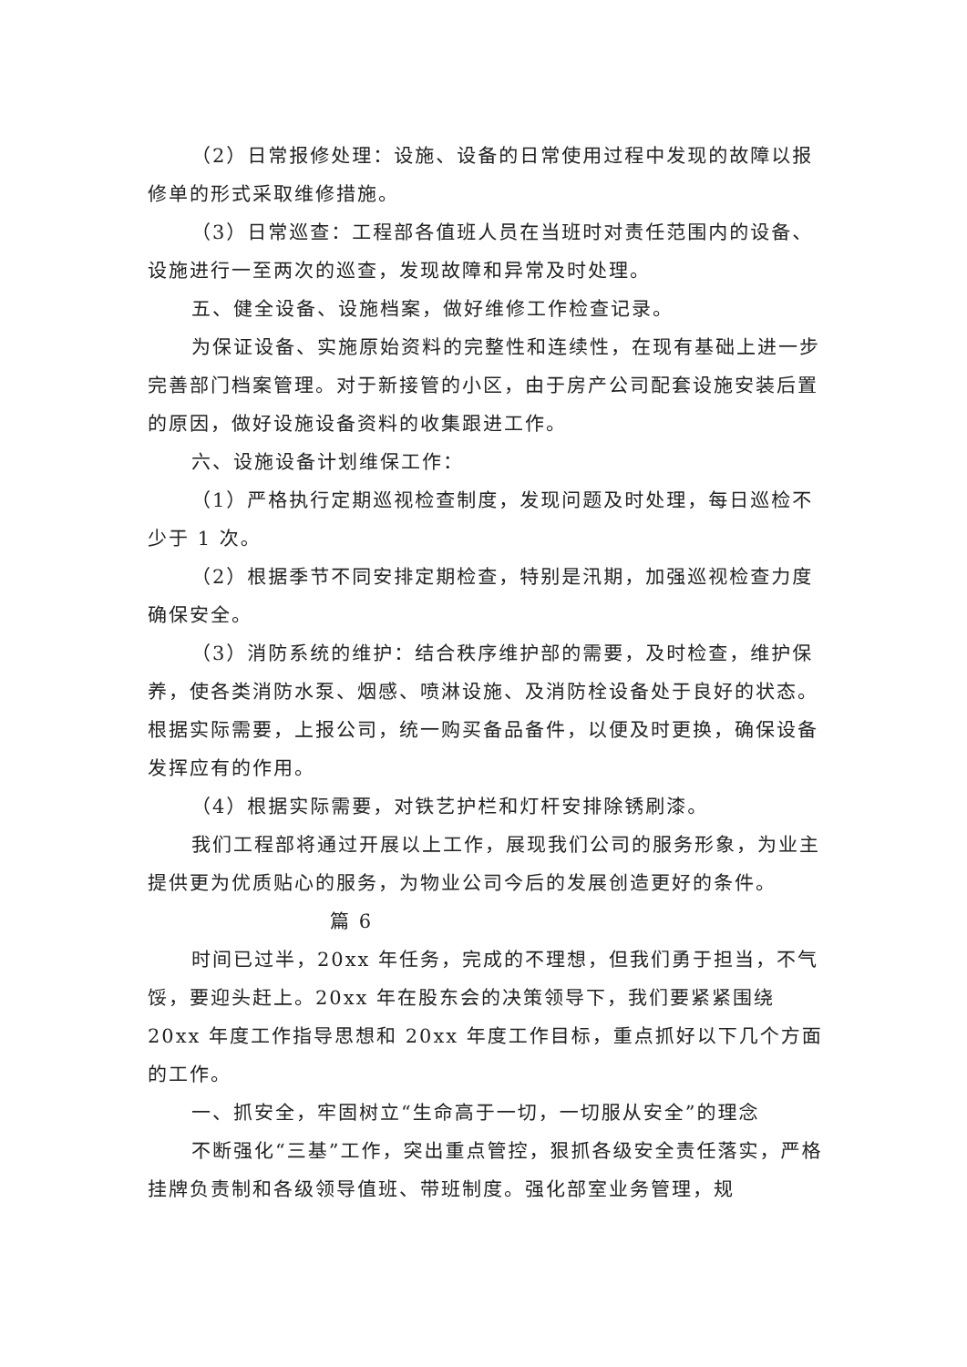（2）日常报修处理：设施、设备的日常使用过程中发现的故障以报修单的形式采取维修措施。
（3）日常巡查：工程部各值班人员在当班时对责任范围内的设备、设施进行一至两次的巡查，发现故障和异常及时处理。
五、健全设备、设施档案，做好维修工作检查记录。
为保证设备、实施原始资料的完整性和连续性，在现有基础上进一步完善部门档案管理。对于新接管的小区，由于房产公司配套设施安装后置的原因，做好设施设备资料的收集跟进工作。
六、设施设备计划维保工作：
（1）严格执行定期巡视检查制度，发现问题及时处理，每日巡检不少于 1 次。
（2）根据季节不同安排定期检查，特别是汛期，加强巡视检查力度确保安全。
（3）消防系统的维护：结合秩序维护部的需要，及时检查，维护保养，使各类消防水泵、烟感、喷淋设施、及消防栓设备处于良好的状态。根据实际需要，上报公司，统一购买备品备件，以便及时更换，确保设备发挥应有的作用。
（4）根据实际需要，对铁艺护栏和灯杆安排除锈刷漆。
我们工程部将通过开展以上工作，展现我们公司的服务形象，为业主提供更为优质贴心的服务，为物业公司今后的发展创造更好的条件。
篇 6
时间已过半，20xx 年任务，完成的不理想，但我们勇于担当，不气馁，要迎头赶上。20xx 年在股东会的决策领导下，我们要紧紧围绕 20xx 年度工作指导思想和 20xx 年度工作目标，重点抓好以下几个方面的工作。
一、抓安全，牢固树立“生命高于一切，一切服从安全”的理念
不断强化“三基”工作，突出重点管控，狠抓各级安全责任落实，严格挂牌负责制和各级领导值班、带班制度。强化部室业务管理，规